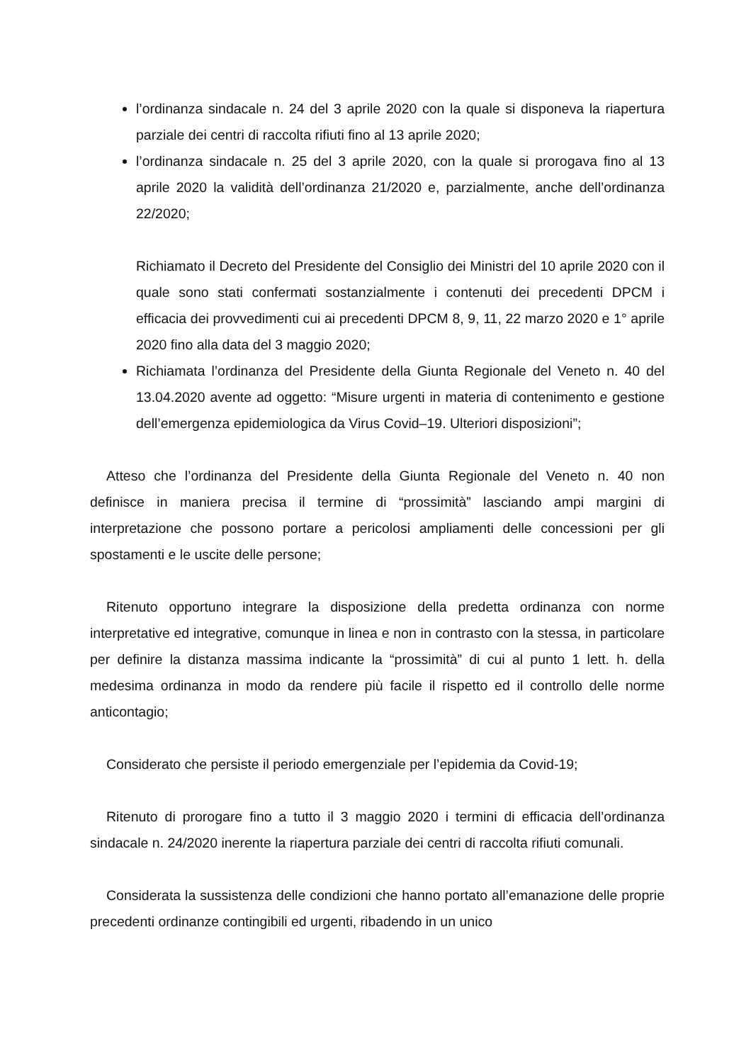l’ordinanza sindacale n. 24 del 3 aprile 2020 con la quale si disponeva la riapertura parziale dei centri di raccolta rifiuti fino al 13 aprile 2020;
l’ordinanza sindacale n. 25 del 3 aprile 2020, con la quale si prorogava fino al 13 aprile 2020 la validità dell’ordinanza 21/2020 e, parzialmente, anche dell’ordinanza 22/2020;
Richiamato il Decreto del Presidente del Consiglio dei Ministri del 10 aprile 2020 con il quale sono stati confermati sostanzialmente i contenuti dei precedenti DPCM i efficacia dei provvedimenti cui ai precedenti DPCM 8, 9, 11, 22 marzo 2020 e 1° aprile 2020 fino alla data del 3 maggio 2020;
Richiamata l’ordinanza del Presidente della Giunta Regionale del Veneto n. 40 del 13.04.2020 avente ad oggetto: “Misure urgenti in materia di contenimento e gestione dell’emergenza epidemiologica da Virus Covid–19. Ulteriori disposizioni”;
Atteso che l’ordinanza del Presidente della Giunta Regionale del Veneto n. 40 non definisce in maniera precisa il termine di “prossimità” lasciando ampi margini di interpretazione che possono portare a pericolosi ampliamenti delle concessioni per gli spostamenti e le uscite delle persone;
Ritenuto opportuno integrare la disposizione della predetta ordinanza con norme interpretative ed integrative, comunque in linea e non in contrasto con la stessa, in particolare per definire la distanza massima indicante la “prossimità” di cui al punto 1 lett. h. della medesima ordinanza in modo da rendere più facile il rispetto ed il controllo delle norme anticontagio;
Considerato che persiste il periodo emergenziale per l’epidemia da Covid-19;
Ritenuto di prorogare fino a tutto il 3 maggio 2020 i termini di efficacia dell’ordinanza sindacale n. 24/2020 inerente la riapertura parziale dei centri di raccolta rifiuti comunali.
Considerata la sussistenza delle condizioni che hanno portato all’emanazione delle proprie precedenti ordinanze contingibili ed urgenti, ribadendo in un unico